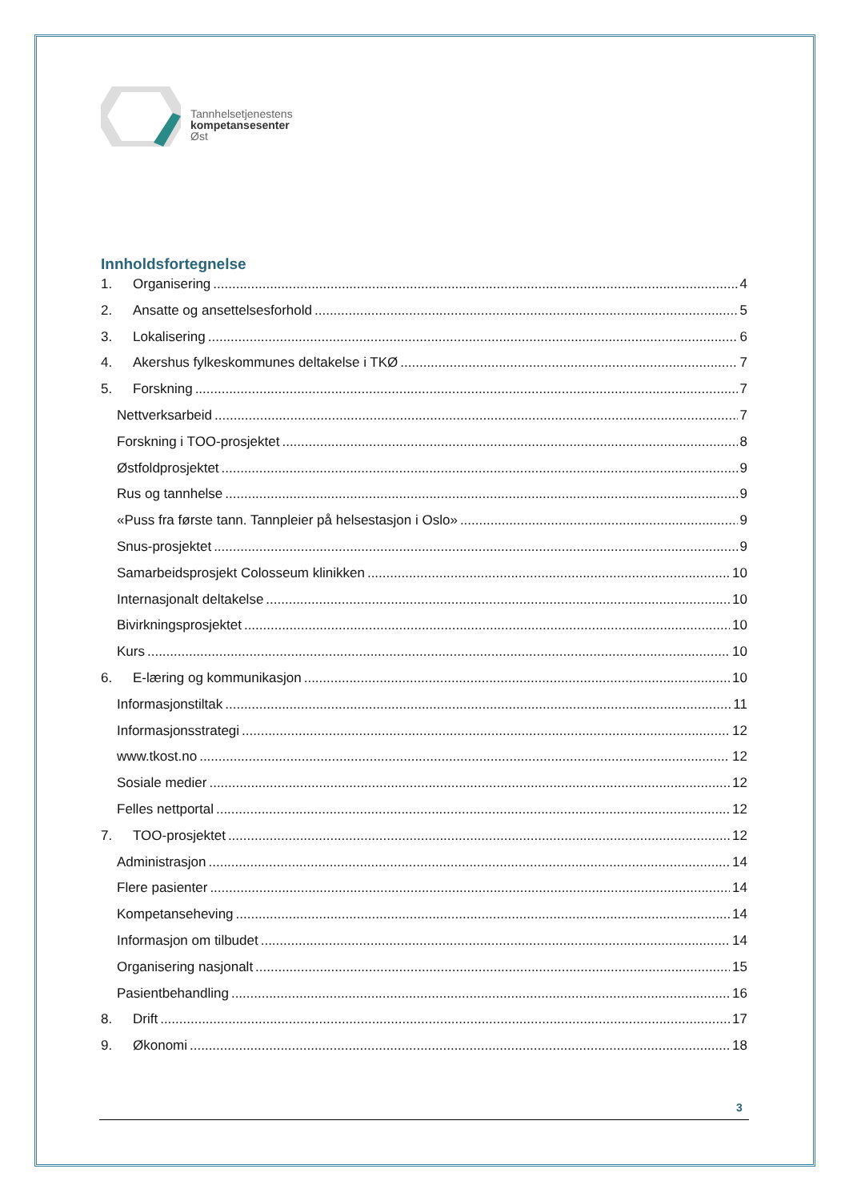Tannhelsetjenestens
kompetansesenter
Øst
Innholdsfortegnelse
1. Organisering 4
2. Ansatte og ansettelsesforhold 5
3. Lokalisering 6
4. Akershus fylkeskommunes deltakelse i TKØ 7
5. Forskning 7
Nettverksarbeid 7
Forskning i TOO-prosjektet 8
Østfoldprosjektet 9
Rus og tannhelse 9
«Puss fra første tann. Tannpleier på helsestasjon i Oslo» 9
Snus-prosjektet 9
Samarbeidsprosjekt Colosseum klinikken 10
Internasjonalt deltakelse 10
Bivirkningsprosjektet 10
Kurs 10
6. E-læring og kommunikasjon 10
Informasjonstiltak 11
Informasjonsstrategi 12
www.tkost.no 12
Sosiale medier 12
Felles nettportal 12
7. TOO-prosjektet 12
Administrasjon 14
Flere pasienter 14
Kompetanseheving 14
Informasjon om tilbudet 14
Organisering nasjonalt 15
Pasientbehandling 16
8. Drift 17
9. Økonomi 18
3